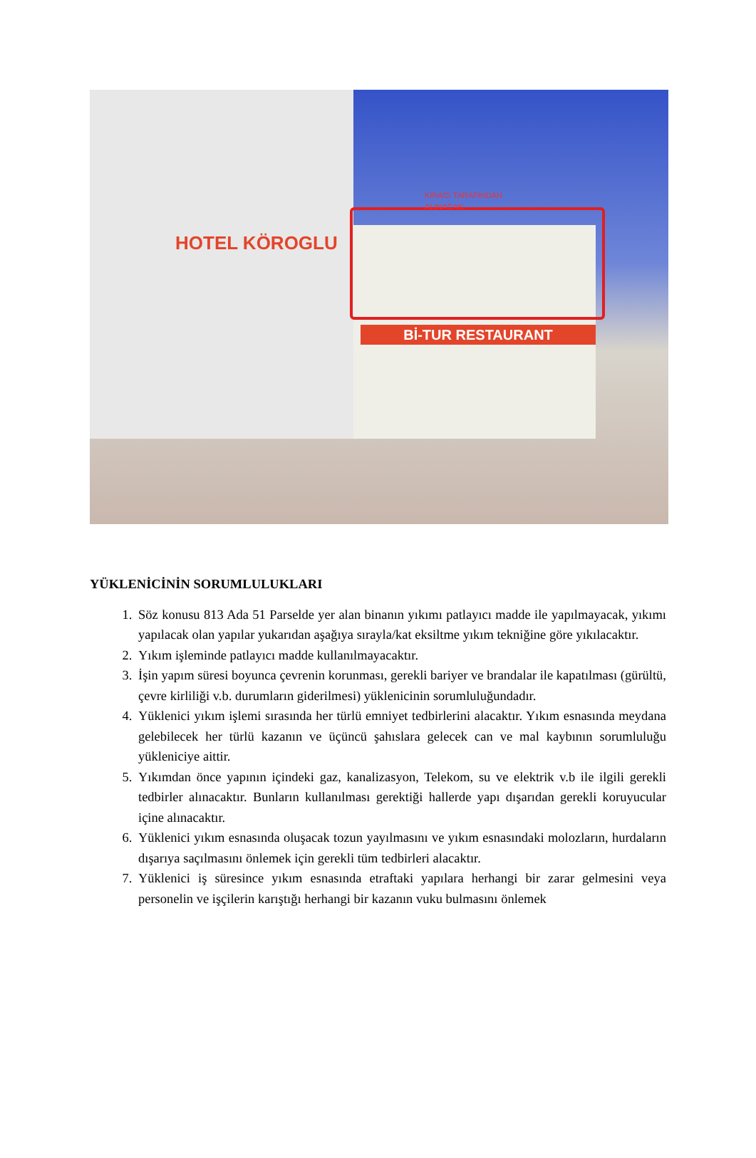HOTEL KÖROGLU
KİRACI TARAFINDAN
ALINACAK
Bİ-TUR RESTAURANT
YÜKLENİCİNİN SORUMLULUKLARI
1. Söz konusu 813 Ada 51 Parselde yer alan binanın yıkımı patlayıcı madde ile yapılmayacak, yıkımı yapılacak olan yapılar yukarıdan aşağıya sırayla/kat eksiltme yıkım tekniğine göre yıkılacaktır.
2. Yıkım işleminde patlayıcı madde kullanılmayacaktır.
3. İşin yapım süresi boyunca çevrenin korunması, gerekli bariyer ve brandalar ile kapatılması (gürültü, çevre kirliliği v.b. durumların giderilmesi) yüklenicinin sorumluluğundadır.
4. Yüklenici yıkım işlemi sırasında her türlü emniyet tedbirlerini alacaktır. Yıkım esnasında meydana gelebilecek her türlü kazanın ve üçüncü şahıslara gelecek can ve mal kaybının sorumluluğu yükleniciye aittir.
5. Yıkımdan önce yapının içindeki gaz, kanalizasyon, Telekom, su ve elektrik v.b ile ilgili gerekli tedbirler alınacaktır. Bunların kullanılması gerektiği hallerde yapı dışarıdan gerekli koruyucular içine alınacaktır.
6. Yüklenici yıkım esnasında oluşacak tozun yayılmasını ve yıkım esnasındaki molozların, hurdaların dışarıya saçılmasını önlemek için gerekli tüm tedbirleri alacaktır.
7. Yüklenici iş süresince yıkım esnasında etraftaki yapılara herhangi bir zarar gelmesini veya personelin ve işçilerin karıştığı herhangi bir kazanın vuku bulmasını önlemek